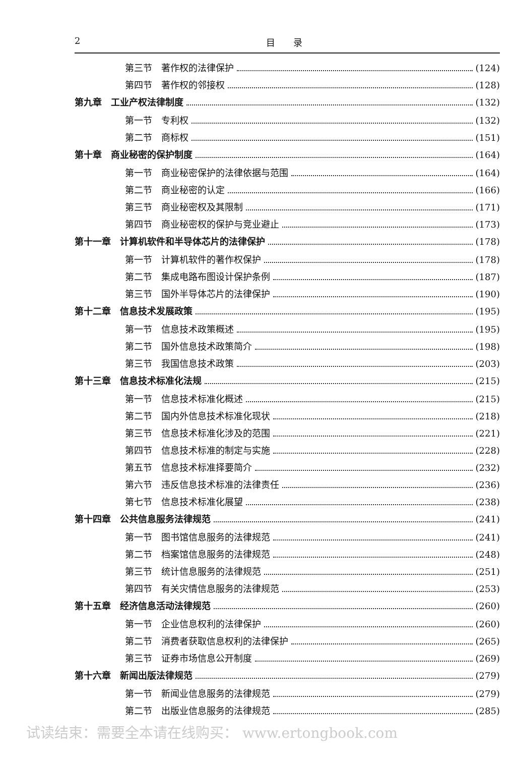2 目　　录
第三节　著作权的法律保护 (124)
第四节　著作权的邻接权 (128)
第九章　工业产权法律制度 (132)
第一节　专利权 (132)
第二节　商标权 (151)
第十章　商业秘密的保护制度 (164)
第一节　商业秘密保护的法律依据与范围 (164)
第二节　商业秘密的认定 (166)
第三节　商业秘密权及其限制 (171)
第四节　商业秘密权的保护与竞业避止 (173)
第十一章　计算机软件和半导体芯片的法律保护 (178)
第一节　计算机软件的著作权保护 (178)
第二节　集成电路布图设计保护条例 (187)
第三节　国外半导体芯片的法律保护 (190)
第十二章　信息技术发展政策 (195)
第一节　信息技术政策概述 (195)
第二节　国外信息技术政策简介 (198)
第三节　我国信息技术政策 (203)
第十三章　信息技术标准化法规 (215)
第一节　信息技术标准化概述 (215)
第二节　国内外信息技术标准化现状 (218)
第三节　信息技术标准化涉及的范围 (221)
第四节　信息技术标准的制定与实施 (228)
第五节　信息技术标准择要简介 (232)
第六节　违反信息技术标准的法律责任 (236)
第七节　信息技术标准化展望 (238)
第十四章　公共信息服务法律规范 (241)
第一节　图书馆信息服务的法律规范 (241)
第二节　档案馆信息服务的法律规范 (248)
第三节　统计信息服务的法律规范 (251)
第四节　有关灾情信息服务的法律规范 (253)
第十五章　经济信息活动法律规范 (260)
第一节　企业信息权利的法律保护 (260)
第二节　消费者获取信息权利的法律保护 (265)
第三节　证券市场信息公开制度 (269)
第十六章　新闻出版法律规范 (279)
第一节　新闻业信息服务的法律规范 (279)
第二节　出版业信息服务的法律规范 (285)
试读结束：需要全本请在线购买： www.ertongbook.com